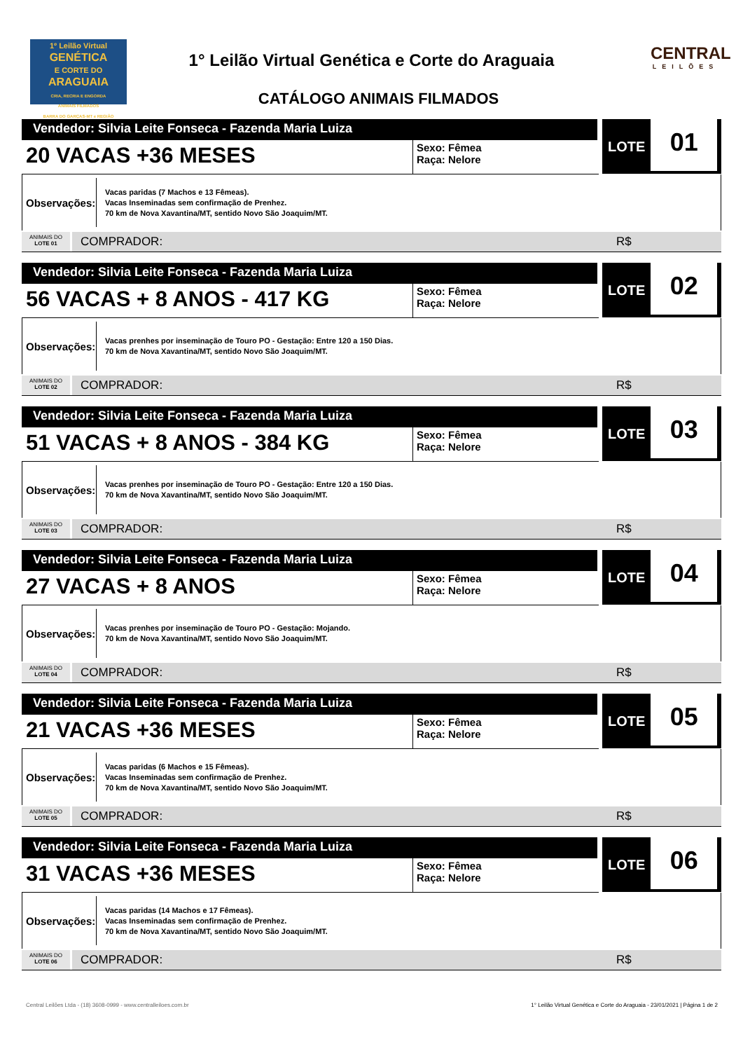1º Leilão Virtual
GENÉTICA
E CORTE DO
ARAGUAIA
CRIA, RECRIA E ENGORDA
ANIMAIS FILMADOS
BARRA DO GARÇAS-MT e REGIÃO
1° Leilão Virtual Genética e Corte do Araguaia
CATÁLOGO ANIMAIS FILMADOS
CENTRAL
LEILÕES
Vendedor: Silvia Leite Fonseca - Fazenda Maria Luiza
20 VACAS +36 MESES
Sexo: Fêmea
Raça: Nelore
LOTE 01
Observações:
Vacas paridas (7 Machos e 13 Fêmeas).
Vacas Inseminadas sem confirmação de Prenhez.
70 km de Nova Xavantina/MT, sentido Novo São Joaquim/MT.
ANIMAIS DO
LOTE 01
COMPRADOR: R$
Vendedor: Silvia Leite Fonseca - Fazenda Maria Luiza
56 VACAS + 8 ANOS - 417 KG
Sexo: Fêmea
Raça: Nelore
LOTE 02
Observações:
Vacas prenhes por inseminação de Touro PO - Gestação: Entre 120 a 150 Dias.
70 km de Nova Xavantina/MT, sentido Novo São Joaquim/MT.
ANIMAIS DO
LOTE 02
COMPRADOR: R$
Vendedor: Silvia Leite Fonseca - Fazenda Maria Luiza
51 VACAS + 8 ANOS - 384 KG
Sexo: Fêmea
Raça: Nelore
LOTE 03
Observações:
Vacas prenhes por inseminação de Touro PO - Gestação: Entre 120 a 150 Dias.
70 km de Nova Xavantina/MT, sentido Novo São Joaquim/MT.
ANIMAIS DO
LOTE 03
COMPRADOR: R$
Vendedor: Silvia Leite Fonseca - Fazenda Maria Luiza
27 VACAS + 8 ANOS
Sexo: Fêmea
Raça: Nelore
LOTE 04
Observações:
Vacas prenhes por inseminação de Touro PO - Gestação: Mojando.
70 km de Nova Xavantina/MT, sentido Novo São Joaquim/MT.
ANIMAIS DO
LOTE 04
COMPRADOR: R$
Vendedor: Silvia Leite Fonseca - Fazenda Maria Luiza
21 VACAS +36 MESES
Sexo: Fêmea
Raça: Nelore
LOTE 05
Observações:
Vacas paridas (6 Machos e 15 Fêmeas).
Vacas Inseminadas sem confirmação de Prenhez.
70 km de Nova Xavantina/MT, sentido Novo São Joaquim/MT.
ANIMAIS DO
LOTE 05
COMPRADOR: R$
Vendedor: Silvia Leite Fonseca - Fazenda Maria Luiza
31 VACAS +36 MESES
Sexo: Fêmea
Raça: Nelore
LOTE 06
Observações:
Vacas paridas (14 Machos e 17 Fêmeas).
Vacas Inseminadas sem confirmação de Prenhez.
70 km de Nova Xavantina/MT, sentido Novo São Joaquim/MT.
ANIMAIS DO
LOTE 06
COMPRADOR: R$
Central Leilões Ltda - (18) 3608-0999 - www.centralleiloes.com.br 1° Leilão Virtual Genética e Corte do Araguaia - 23/01/2021 | Página 1 de 2